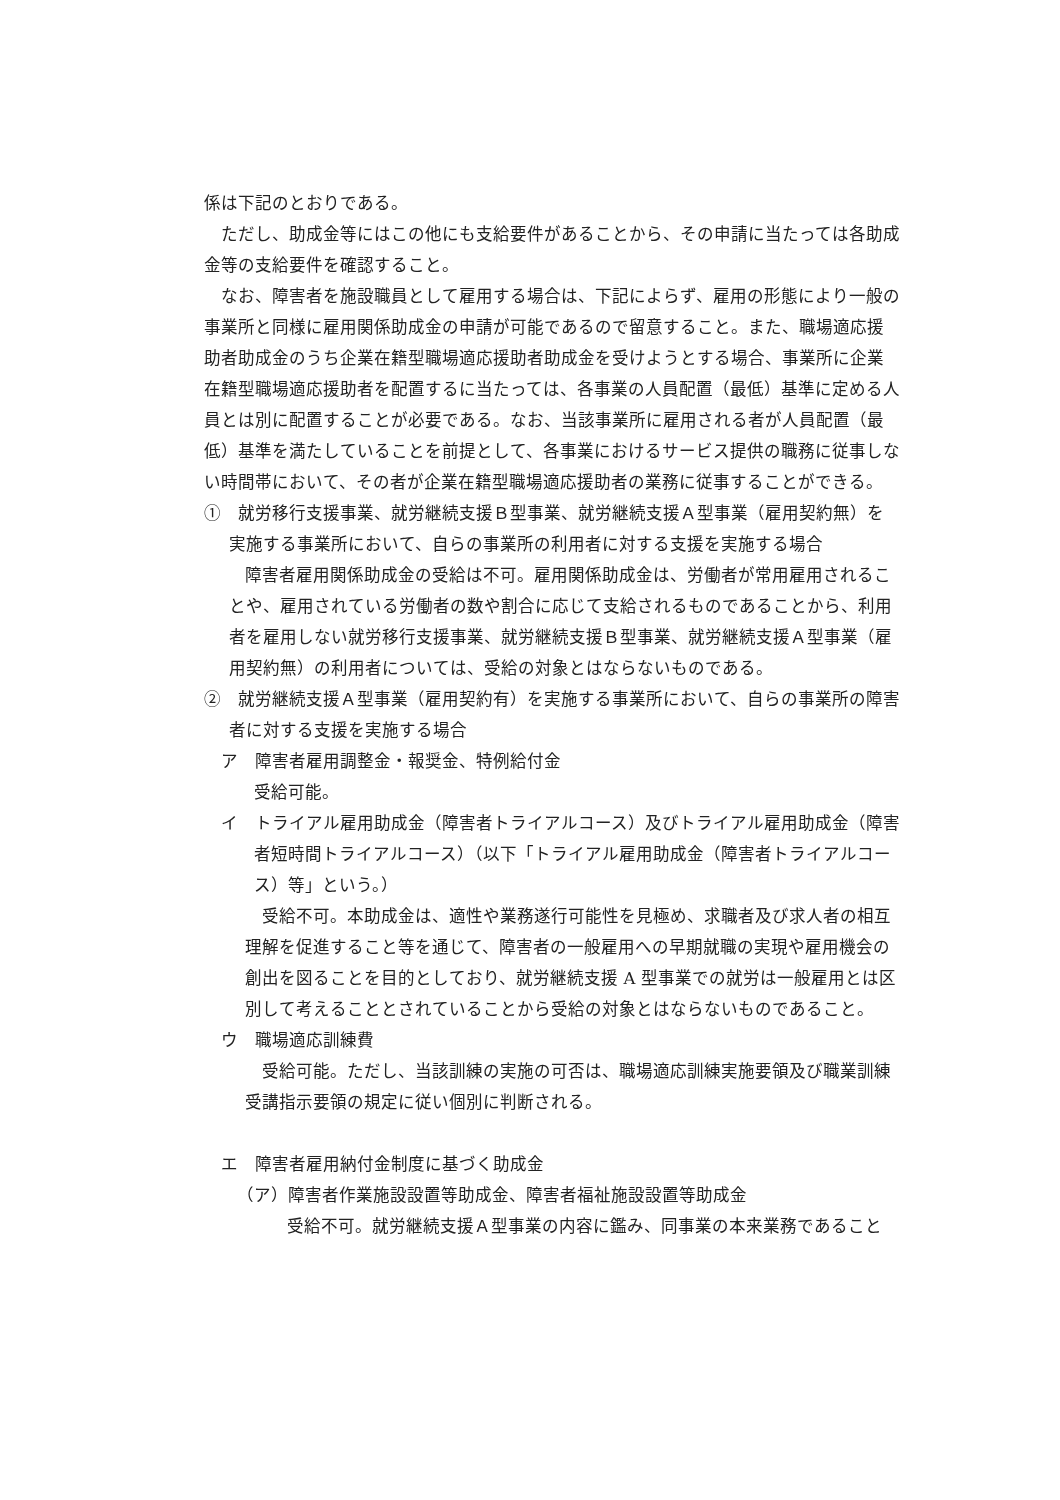係は下記のとおりである。
ただし、助成金等にはこの他にも支給要件があることから、その申請に当たっては各助成金等の支給要件を確認すること。
なお、障害者を施設職員として雇用する場合は、下記によらず、雇用の形態により一般の事業所と同様に雇用関係助成金の申請が可能であるので留意すること。また、職場適応援助者助成金のうち企業在籍型職場適応援助者助成金を受けようとする場合、事業所に企業在籍型職場適応援助者を配置するに当たっては、各事業の人員配置（最低）基準に定める人員とは別に配置することが必要である。なお、当該事業所に雇用される者が人員配置（最低）基準を満たしていることを前提として、各事業におけるサービス提供の職務に従事しない時間帯において、その者が企業在籍型職場適応援助者の業務に従事することができる。
①　就労移行支援事業、就労継続支援Ｂ型事業、就労継続支援Ａ型事業（雇用契約無）を実施する事業所において、自らの事業所の利用者に対する支援を実施する場合
障害者雇用関係助成金の受給は不可。雇用関係助成金は、労働者が常用雇用されることや、雇用されている労働者の数や割合に応じて支給されるものであることから、利用者を雇用しない就労移行支援事業、就労継続支援Ｂ型事業、就労継続支援Ａ型事業（雇用契約無）の利用者については、受給の対象とはならないものである。
②　就労継続支援Ａ型事業（雇用契約有）を実施する事業所において、自らの事業所の障害者に対する支援を実施する場合
ア　障害者雇用調整金・報奨金、特例給付金
受給可能。
イ　トライアル雇用助成金（障害者トライアルコース）及びトライアル雇用助成金（障害者短時間トライアルコース）（以下「トライアル雇用助成金（障害者トライアルコース）等」という。）
受給不可。本助成金は、適性や業務遂行可能性を見極め、求職者及び求人者の相互理解を促進すること等を通じて、障害者の一般雇用への早期就職の実現や雇用機会の創出を図ることを目的としており、就労継続支援 A 型事業での就労は一般雇用とは区別して考えることとされていることから受給の対象とはならないものであること。
ウ　職場適応訓練費
受給可能。ただし、当該訓練の実施の可否は、職場適応訓練実施要領及び職業訓練受講指示要領の規定に従い個別に判断される。
エ　障害者雇用納付金制度に基づく助成金
（ア）障害者作業施設設置等助成金、障害者福祉施設設置等助成金
受給不可。就労継続支援Ａ型事業の内容に鑑み、同事業の本来業務であること